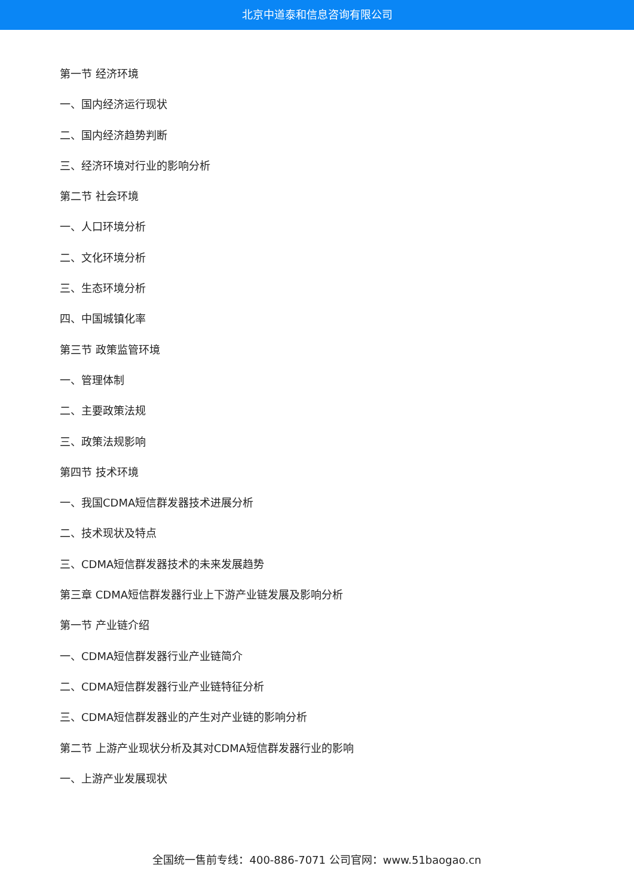北京中道泰和信息咨询有限公司
第一节 经济环境
一、国内经济运行现状
二、国内经济趋势判断
三、经济环境对行业的影响分析
第二节 社会环境
一、人口环境分析
二、文化环境分析
三、生态环境分析
四、中国城镇化率
第三节 政策监管环境
一、管理体制
二、主要政策法规
三、政策法规影响
第四节 技术环境
一、我国CDMA短信群发器技术进展分析
二、技术现状及特点
三、CDMA短信群发器技术的未来发展趋势
第三章 CDMA短信群发器行业上下游产业链发展及影响分析
第一节 产业链介绍
一、CDMA短信群发器行业产业链简介
二、CDMA短信群发器行业产业链特征分析
三、CDMA短信群发器业的产生对产业链的影响分析
第二节 上游产业现状分析及其对CDMA短信群发器行业的影响
一、上游产业发展现状
全国统一售前专线：400-886-7071 公司官网：www.51baogao.cn